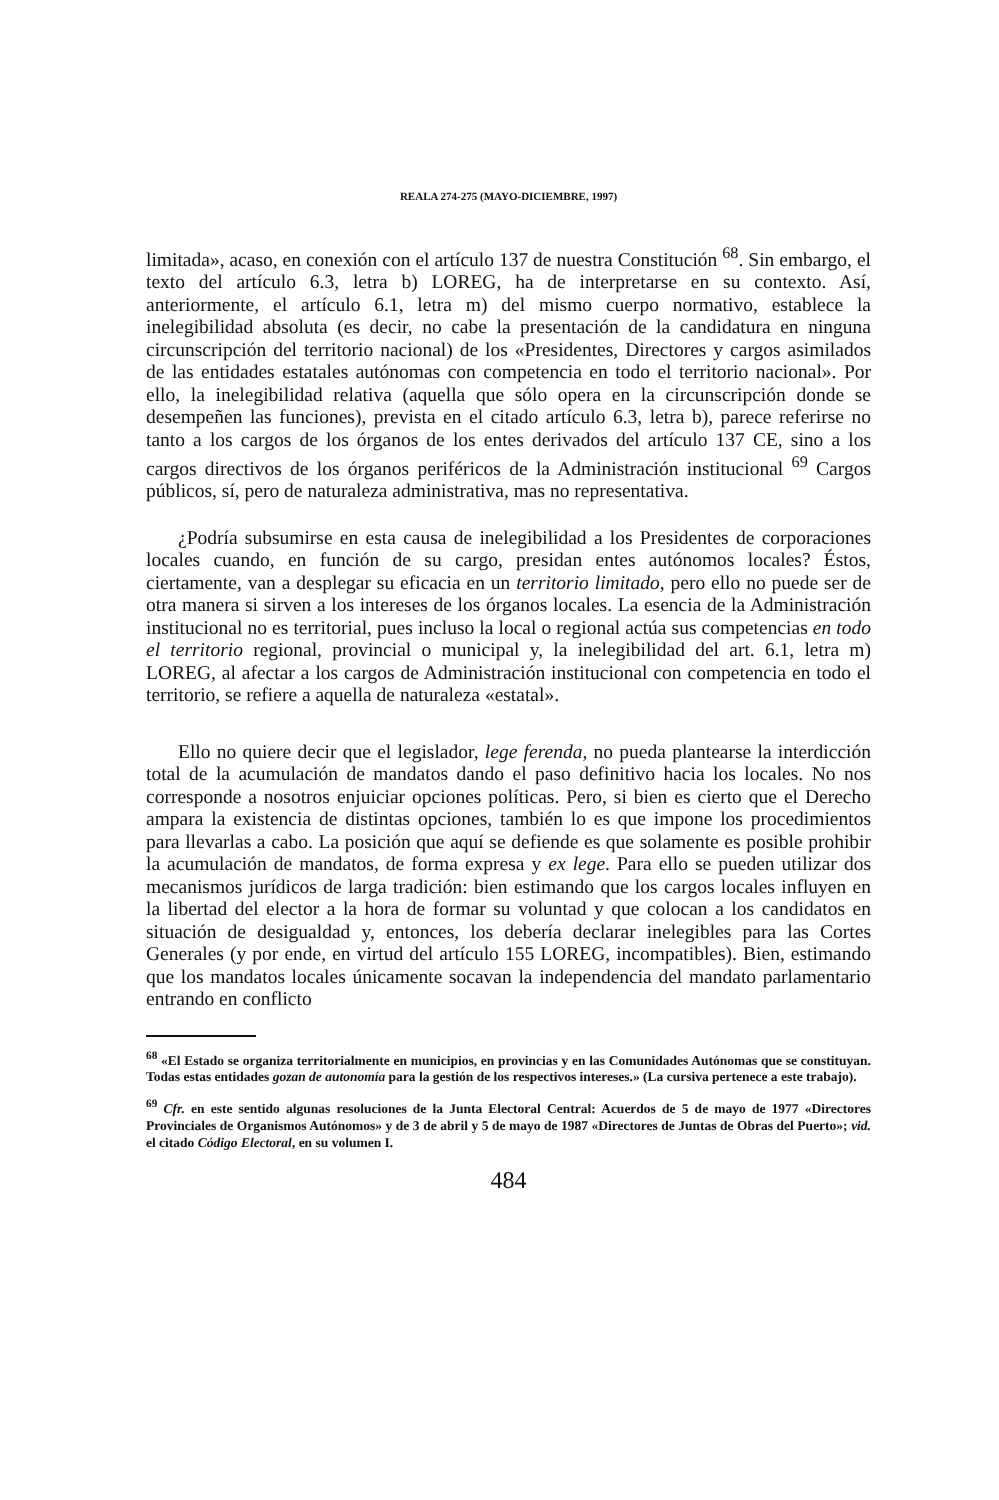REALA 274-275 (MAYO-DICIEMBRE, 1997)
limitada», acaso, en conexión con el artículo 137 de nuestra Constitución <sup>68</sup>. Sin embargo, el texto del artículo 6.3, letra b) LOREG, ha de interpretarse en su contexto. Así, anteriormente, el artículo 6.1, letra m) del mismo cuerpo normativo, establece la inelegibilidad absoluta (es decir, no cabe la presentación de la candidatura en ninguna circunscripción del territorio nacional) de los «Presidentes, Directores y cargos asimilados de las entidades estatales autónomas con competencia en todo el territorio nacional». Por ello, la inelegibilidad relativa (aquella que sólo opera en la circunscripción donde se desempeñen las funciones), prevista en el citado artículo 6.3, letra b), parece referirse no tanto a los cargos de los órganos de los entes derivados del artículo 137 CE, sino a los cargos directivos de los órganos periféricos de la Administración institucional <sup>69</sup> Cargos públicos, sí, pero de naturaleza administrativa, mas no representativa.
¿Podría subsumirse en esta causa de inelegibilidad a los Presidentes de corporaciones locales cuando, en función de su cargo, presidan entes autónomos locales? Éstos, ciertamente, van a desplegar su eficacia en un territorio limitado, pero ello no puede ser de otra manera si sirven a los intereses de los órganos locales. La esencia de la Administración institucional no es territorial, pues incluso la local o regional actúa sus competencias en todo el territorio regional, provincial o municipal y, la inelegibilidad del art. 6.1, letra m) LOREG, al afectar a los cargos de Administración institucional con competencia en todo el territorio, se refiere a aquella de naturaleza «estatal».
Ello no quiere decir que el legislador, lege ferenda, no pueda plantearse la interdicción total de la acumulación de mandatos dando el paso definitivo hacia los locales. No nos corresponde a nosotros enjuiciar opciones políticas. Pero, si bien es cierto que el Derecho ampara la existencia de distintas opciones, también lo es que impone los procedimientos para llevarlas a cabo. La posición que aquí se defiende es que solamente es posible prohibir la acumulación de mandatos, de forma expresa y ex lege. Para ello se pueden utilizar dos mecanismos jurídicos de larga tradición: bien estimando que los cargos locales influyen en la libertad del elector a la hora de formar su voluntad y que colocan a los candidatos en situación de desigualdad y, entonces, los debería declarar inelegibles para las Cortes Generales (y por ende, en virtud del artículo 155 LOREG, incompatibles). Bien, estimando que los mandatos locales únicamente socavan la independencia del mandato parlamentario entrando en conflicto
<sup>68</sup> «El Estado se organiza territorialmente en municipios, en provincias y en las Comunidades Autónomas que se constituyan. Todas estas entidades gozan de autonomía para la gestión de los respectivos intereses.» (La cursiva pertenece a este trabajo).
<sup>69</sup> Cfr. en este sentido algunas resoluciones de la Junta Electoral Central: Acuerdos de 5 de mayo de 1977 «Directores Provinciales de Organismos Autónomos» y de 3 de abril y 5 de mayo de 1987 «Directores de Juntas de Obras del Puerto»; vid. el citado Código Electoral, en su volumen I.
484